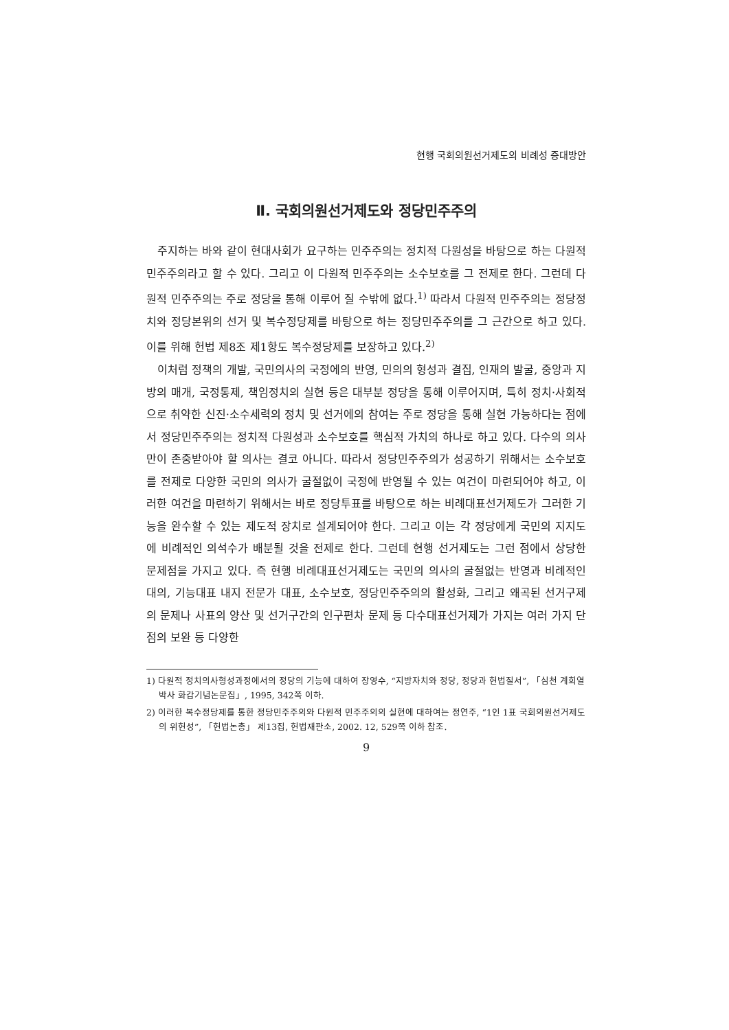현행 국회의원선거제도의 비례성 증대방안
Ⅱ. 국회의원선거제도와 정당민주주의
주지하는 바와 같이 현대사회가 요구하는 민주주의는 정치적 다원성을 바탕으로 하는 다원적 민주주의라고 할 수 있다. 그리고 이 다원적 민주주의는 소수보호를 그 전제로 한다. 그런데 다원적 민주주의는 주로 정당을 통해 이루어 질 수밖에 없다.<sup>1)</sup> 따라서 다원적 민주주의는 정당정치와 정당본위의 선거 및 복수정당제를 바탕으로 하는 정당민주주의를 그 근간으로 하고 있다. 이를 위해 헌법 제8조 제1항도 복수정당제를 보장하고 있다.<sup>2)</sup>
이처럼 정책의 개발, 국민의사의 국정에의 반영, 민의의 형성과 결집, 인재의 발굴, 중앙과 지방의 매개, 국정통제, 책임정치의 실현 등은 대부분 정당을 통해 이루어지며, 특히 정치·사회적으로 취약한 신진·소수세력의 정치 및 선거에의 참여는 주로 정당을 통해 실현 가능하다는 점에서 정당민주주의는 정치적 다원성과 소수보호를 핵심적 가치의 하나로 하고 있다. 다수의 의사만이 존중받아야 할 의사는 결코 아니다. 따라서 정당민주주의가 성공하기 위해서는 소수보호를 전제로 다양한 국민의 의사가 굴절없이 국정에 반영될 수 있는 여건이 마련되어야 하고, 이러한 여건을 마련하기 위해서는 바로 정당투표를 바탕으로 하는 비례대표선거제도가 그러한 기능을 완수할 수 있는 제도적 장치로 설계되어야 한다. 그리고 이는 각 정당에게 국민의 지지도에 비례적인 의석수가 배분될 것을 전제로 한다. 그런데 현행 선거제도는 그런 점에서 상당한 문제점을 가지고 있다. 즉 현행 비례대표선거제도는 국민의 의사의 굴절없는 반영과 비례적인 대의, 기능대표 내지 전문가 대표, 소수보호, 정당민주주의의 활성화, 그리고 왜곡된 선거구제의 문제나 사표의 양산 및 선거구간의 인구편차 문제 등 다수대표선거제가 가지는 여러 가지 단점의 보완 등 다양한
1) 다원적 정치의사형성과정에서의 정당의 기능에 대하여 장영수, “지방자치와 정당, 정당과 헌법질서”, 「심천 계희열박사 화갑기념논문집」, 1995, 342쪽 이하.
2) 이러한 복수정당제를 통한 정당민주주의와 다원적 민주주의의 실현에 대하여는 정연주, “1인 1표 국회의원선거제도의 위헌성”, 「헌법논총」 제13집, 헌법재판소, 2002. 12, 529쪽 이하 참조.
9